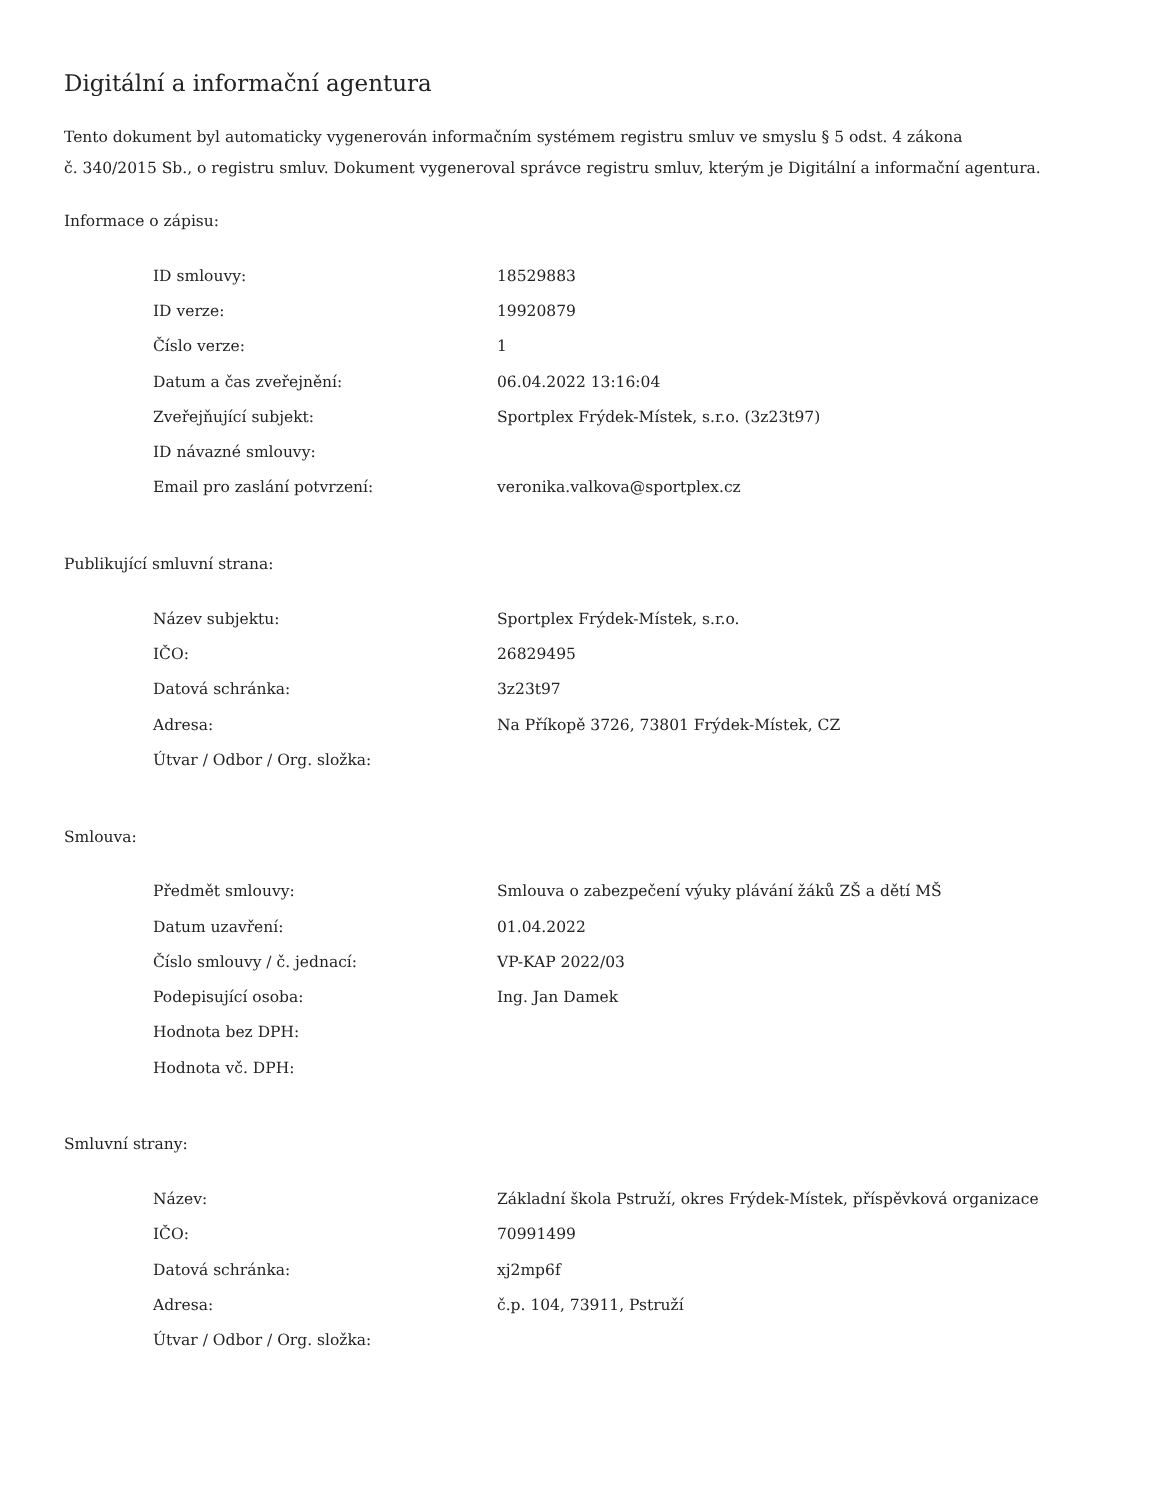Digitální a informační agentura
Tento dokument byl automaticky vygenerován informačním systémem registru smluv ve smyslu § 5 odst. 4 zákona
č. 340/2015 Sb., o registru smluv. Dokument vygeneroval správce registru smluv, kterým je Digitální a informační agentura.
Informace o zápisu:
| ID smlouvy: | 18529883 |
| ID verze: | 19920879 |
| Číslo verze: | 1 |
| Datum a čas zveřejnění: | 06.04.2022 13:16:04 |
| Zveřejňující subjekt: | Sportplex Frýdek-Místek, s.r.o. (3z23t97) |
| ID návazné smlouvy: | |
| Email pro zaslání potvrzení: | veronika.valkova@sportplex.cz |
Publikující smluvní strana:
| Název subjektu: | Sportplex Frýdek-Místek, s.r.o. |
| IČO: | 26829495 |
| Datová schránka: | 3z23t97 |
| Adresa: | Na Příkopě 3726, 73801 Frýdek-Místek, CZ |
| Útvar / Odbor / Org. složka: | |
Smlouva:
| Předmět smlouvy: | Smlouva o zabezpečení výuky plávání žáků ZŠ a dětí MŠ |
| Datum uzavření: | 01.04.2022 |
| Číslo smlouvy / č. jednací: | VP-KAP 2022/03 |
| Podepisující osoba: | Ing. Jan Damek |
| Hodnota bez DPH: | |
| Hodnota vč. DPH: | |
Smluvní strany:
| Název: | Základní škola Pstruží, okres Frýdek-Místek, příspěvková organizace |
| IČO: | 70991499 |
| Datová schránka: | xj2mp6f |
| Adresa: | č.p. 104, 73911, Pstruží |
| Útvar / Odbor / Org. složka: | |